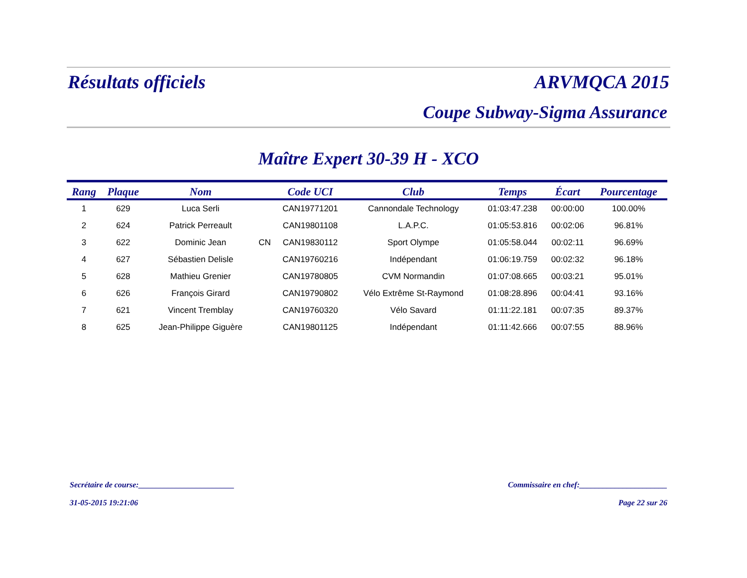Résultats officiels ARVMQCA 2015
Coupe Subway-Sigma Assurance
Maître Expert 30-39 H - XCO
| Rang | Plaque | Nom | | Code UCI | Club | Temps | Écart | Pourcentage |
| --- | --- | --- | --- | --- | --- | --- | --- | --- |
| 1 | 629 | Luca Serli | | CAN19771201 | Cannondale Technology | 01:03:47.238 | 00:00:00 | 100.00% |
| 2 | 624 | Patrick Perreault | | CAN19801108 | L.A.P.C. | 01:05:53.816 | 00:02:06 | 96.81% |
| 3 | 622 | Dominic Jean | CN | CAN19830112 | Sport Olympe | 01:05:58.044 | 00:02:11 | 96.69% |
| 4 | 627 | Sébastien Delisle | | CAN19760216 | Indépendant | 01:06:19.759 | 00:02:32 | 96.18% |
| 5 | 628 | Mathieu Grenier | | CAN19780805 | CVM Normandin | 01:07:08.665 | 00:03:21 | 95.01% |
| 6 | 626 | François Girard | | CAN19790802 | Vélo Extrême St-Raymond | 01:08:28.896 | 00:04:41 | 93.16% |
| 7 | 621 | Vincent Tremblay | | CAN19760320 | Vélo Savard | 01:11:22.181 | 00:07:35 | 89.37% |
| 8 | 625 | Jean-Philippe Giguère | | CAN19801125 | Indépendant | 01:11:42.666 | 00:07:55 | 88.96% |
Secrétaire de course:________________________ Commissaire en chef:______________________
31-05-2015 19:21:06 Page 22 sur 26